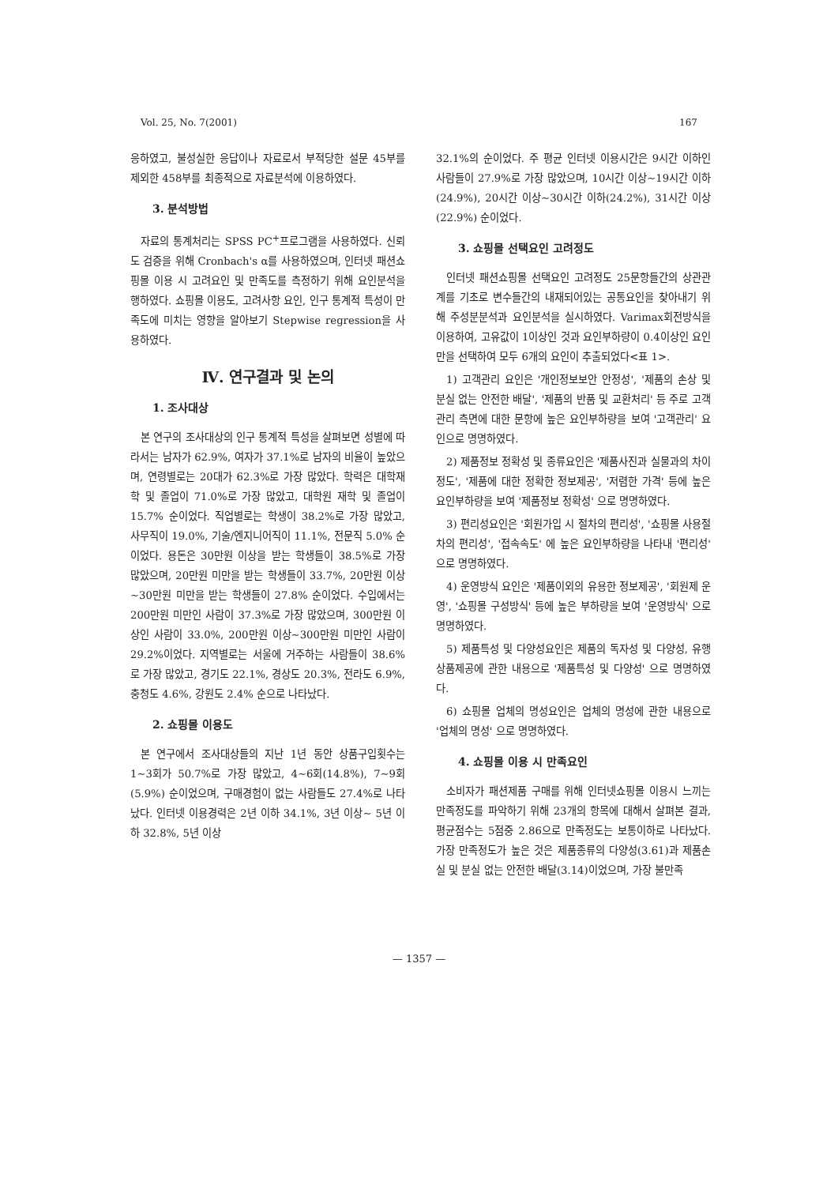Vol. 25, No. 7(2001) 167
응하였고, 불성실한 응답이나 자료로서 부적당한 설문 45부를 제외한 458부를 최종적으로 자료분석에 이용하였다.
3. 분석방법
자료의 통계처리는 SPSS PC<sup>+</sup>프로그램을 사용하였다. 신뢰도 검증을 위해 Cronbach's α를 사용하였으며, 인터넷 패션쇼핑몰 이용 시 고려요인 및 만족도를 측정하기 위해 요인분석을 행하였다. 쇼핑몰 이용도, 고려사항 요인, 인구 통계적 특성이 만족도에 미치는 영향을 알아보기 Stepwise regression을 사용하였다.
Ⅳ. 연구결과 및 논의
1. 조사대상
본 연구의 조사대상의 인구 통계적 특성을 살펴보면 성별에 따라서는 남자가 62.9%, 여자가 37.1%로 남자의 비율이 높았으며, 연령별로는 20대가 62.3%로 가장 많았다. 학력은 대학재학 및 졸업이 71.0%로 가장 많았고, 대학원 재학 및 졸업이 15.7% 순이었다. 직업별로는 학생이 38.2%로 가장 많았고, 사무직이 19.0%, 기술/엔지니어직이 11.1%, 전문직 5.0% 순이었다. 용돈은 30만원 이상을 받는 학생들이 38.5%로 가장 많았으며, 20만원 미만을 받는 학생들이 33.7%, 20만원 이상~30만원 미만을 받는 학생들이 27.8% 순이었다. 수입에서는 200만원 미만인 사람이 37.3%로 가장 많았으며, 300만원 이상인 사람이 33.0%, 200만원 이상~300만원 미만인 사람이 29.2%이었다. 지역별로는 서울에 거주하는 사람들이 38.6%로 가장 많았고, 경기도 22.1%, 경상도 20.3%, 전라도 6.9%, 충청도 4.6%, 강원도 2.4% 순으로 나타났다.
2. 쇼핑몰 이용도
본 연구에서 조사대상들의 지난 1년 동안 상품구입횟수는 1~3회가 50.7%로 가장 많았고, 4~6회(14.8%), 7~9회(5.9%) 순이었으며, 구매경험이 없는 사람들도 27.4%로 나타났다. 인터넷 이용경력은 2년 이하 34.1%, 3년 이상~ 5년 이하 32.8%, 5년 이상
32.1%의 순이었다. 주 평균 인터넷 이용시간은 9시간 이하인 사람들이 27.9%로 가장 많았으며, 10시간 이상~19시간 이하(24.9%), 20시간 이상~30시간 이하(24.2%), 31시간 이상(22.9%) 순이었다.
3. 쇼핑몰 선택요인 고려정도
인터넷 패션쇼핑몰 선택요인 고려정도 25문항들간의 상관관계를 기초로 변수들간의 내재되어있는 공통요인을 찾아내기 위해 주성분분석과 요인분석을 실시하였다. Varimax회전방식을 이용하여, 고유값이 1이상인 것과 요인부하량이 0.4이상인 요인만을 선택하여 모두 6개의 요인이 추출되었다<표 1>.
1) 고객관리 요인은 '개인정보보안 안정성', '제품의 손상 및 분실 없는 안전한 배달', '제품의 반품 및 교환처리' 등 주로 고객관리 측면에 대한 문항에 높은 요인부하량을 보여 '고객관리' 요인으로 명명하였다.
2) 제품정보 정확성 및 종류요인은 '제품사진과 실물과의 차이정도', '제품에 대한 정확한 정보제공', '저렴한 가격' 등에 높은 요인부하량을 보여 '제품정보 정확성' 으로 명명하였다.
3) 편리성요인은 '회원가입 시 절차의 편리성', '쇼핑몰 사용절차의 편리성', '접속속도' 에 높은 요인부하량을 나타내 '편리성' 으로 명명하였다.
4) 운영방식 요인은 '제품이외의 유용한 정보제공', '회원제 운영', '쇼핑몰 구성방식' 등에 높은 부하량을 보여 '운영방식' 으로 명명하였다.
5) 제품특성 및 다양성요인은 제품의 독자성 및 다양성, 유행상품제공에 관한 내용으로 '제품특성 및 다양성' 으로 명명하였다.
6) 쇼핑몰 업체의 명성요인은 업체의 명성에 관한 내용으로 '업체의 명성' 으로 명명하였다.
4. 쇼핑몰 이용 시 만족요인
소비자가 패션제품 구매를 위해 인터넷쇼핑몰 이용시 느끼는 만족정도를 파악하기 위해 23개의 항목에 대해서 살펴본 결과, 평균점수는 5점중 2.86으로 만족정도는 보통이하로 나타났다. 가장 만족정도가 높은 것은 제품종류의 다양성(3.61)과 제품손실 및 분실 없는 안전한 배달(3.14)이었으며, 가장 불만족
— 1357 —